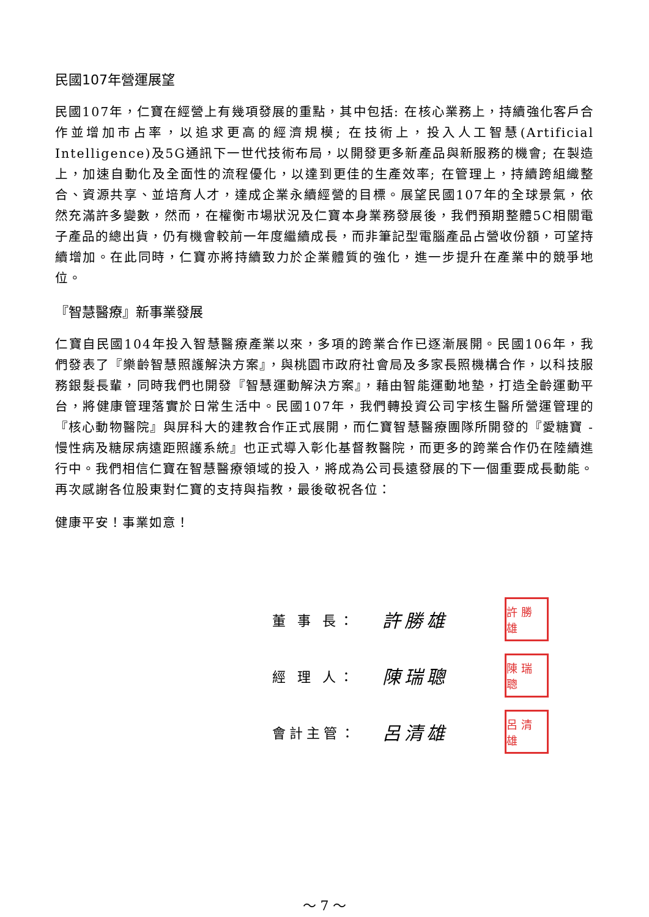民國107年營運展望
民國107年，仁寶在經營上有幾項發展的重點，其中包括: 在核心業務上，持續強化客戶合作並增加市占率，以追求更高的經濟規模; 在技術上，投入人工智慧(Artificial Intelligence)及5G通訊下一世代技術布局，以開發更多新產品與新服務的機會; 在製造上，加速自動化及全面性的流程優化，以達到更佳的生產效率; 在管理上，持續跨組織整合、資源共享、並培育人才，達成企業永續經營的目標。展望民國107年的全球景氣，依然充滿許多變數，然而，在權衡市場狀況及仁寶本身業務發展後，我們預期整體5C相關電子產品的總出貨，仍有機會較前一年度繼續成長，而非筆記型電腦產品占營收份額，可望持續增加。在此同時，仁寶亦將持續致力於企業體質的強化，進一步提升在產業中的競爭地位。
『智慧醫療』新事業發展
仁寶自民國104年投入智慧醫療產業以來，多項的跨業合作已逐漸展開。民國106年，我們發表了『樂齡智慧照護解決方案』，與桃園市政府社會局及多家長照機構合作，以科技服務銀髮長輩，同時我們也開發『智慧運動解決方案』，藉由智能運動地墊，打造全齡運動平台，將健康管理落實於日常生活中。民國107年，我們轉投資公司宇核生醫所營運管理的『核心動物醫院』與屏科大的建教合作正式展開，而仁寶智慧醫療團隊所開發的『愛糖寶 - 慢性病及糖尿病遠距照護系統』也正式導入彰化基督教醫院，而更多的跨業合作仍在陸續進行中。我們相信仁寶在智慧醫療領域的投入，將成為公司長遠發展的下一個重要成長動能。再次感謝各位股東對仁寶的支持與指教，最後敬祝各位：
健康平安！事業如意！
董 事 長： 許勝雄 許勝雄
經 理 人： 陳瑞聰 陳瑞聰
會計主管： 呂清雄 呂清雄
～ 7 ～